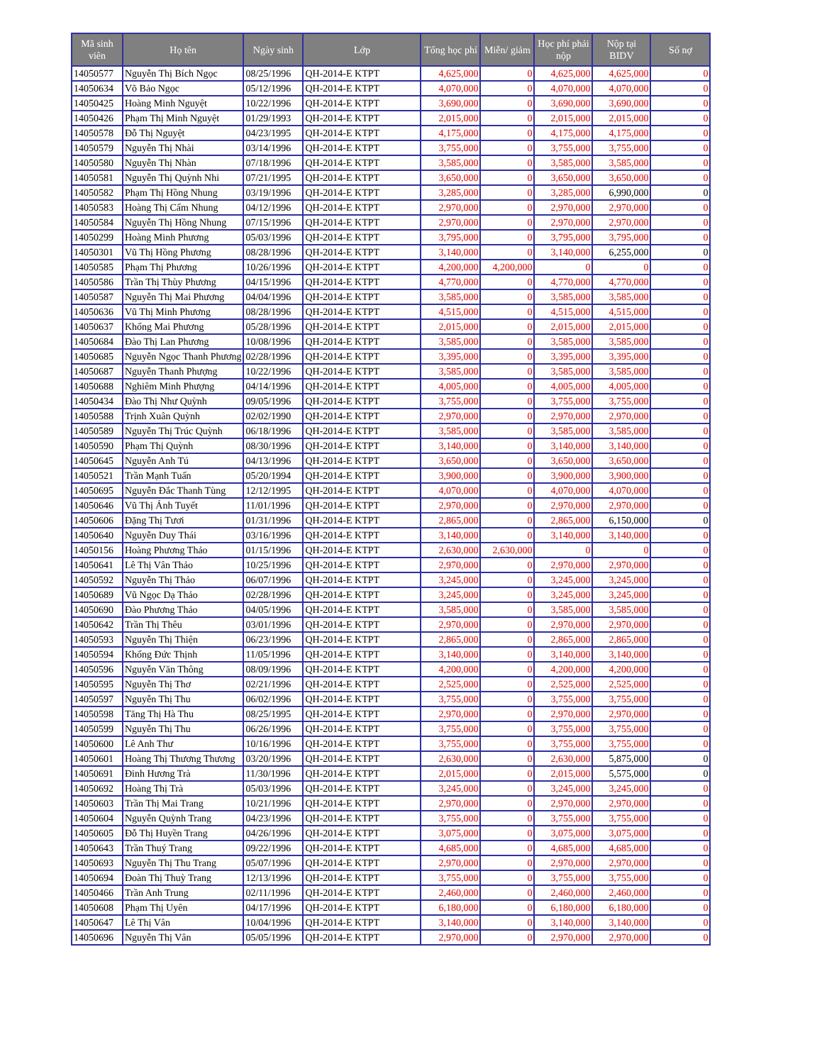| Mã sinh viên | Họ tên | Ngày sinh | Lớp | Tổng học phí | Miễn/ giảm | Học phí phải nộp | Nộp tại BIDV | Số nợ |
| --- | --- | --- | --- | --- | --- | --- | --- | --- |
| 14050577 | Nguyễn Thị Bích Ngọc | 08/25/1996 | QH-2014-E KTPT | 4,625,000 | 0 | 4,625,000 | 4,625,000 | 0 |
| 14050634 | Võ Bảo Ngọc | 05/12/1996 | QH-2014-E KTPT | 4,070,000 | 0 | 4,070,000 | 4,070,000 | 0 |
| 14050425 | Hoàng Minh Nguyệt | 10/22/1996 | QH-2014-E KTPT | 3,690,000 | 0 | 3,690,000 | 3,690,000 | 0 |
| 14050426 | Phạm Thị Minh Nguyệt | 01/29/1993 | QH-2014-E KTPT | 2,015,000 | 0 | 2,015,000 | 2,015,000 | 0 |
| 14050578 | Đỗ Thị Nguyệt | 04/23/1995 | QH-2014-E KTPT | 4,175,000 | 0 | 4,175,000 | 4,175,000 | 0 |
| 14050579 | Nguyễn Thị Nhài | 03/14/1996 | QH-2014-E KTPT | 3,755,000 | 0 | 3,755,000 | 3,755,000 | 0 |
| 14050580 | Nguyễn Thị Nhàn | 07/18/1996 | QH-2014-E KTPT | 3,585,000 | 0 | 3,585,000 | 3,585,000 | 0 |
| 14050581 | Nguyễn Thị Quỳnh Nhi | 07/21/1995 | QH-2014-E KTPT | 3,650,000 | 0 | 3,650,000 | 3,650,000 | 0 |
| 14050582 | Phạm Thị Hồng Nhung | 03/19/1996 | QH-2014-E KTPT | 3,285,000 | 0 | 3,285,000 | 6,990,000 | 0 |
| 14050583 | Hoàng Thị Cẩm Nhung | 04/12/1996 | QH-2014-E KTPT | 2,970,000 | 0 | 2,970,000 | 2,970,000 | 0 |
| 14050584 | Nguyễn Thị Hồng Nhung | 07/15/1996 | QH-2014-E KTPT | 2,970,000 | 0 | 2,970,000 | 2,970,000 | 0 |
| 14050299 | Hoàng Minh Phương | 05/03/1996 | QH-2014-E KTPT | 3,795,000 | 0 | 3,795,000 | 3,795,000 | 0 |
| 14050301 | Vũ Thị Hồng Phương | 08/28/1996 | QH-2014-E KTPT | 3,140,000 | 0 | 3,140,000 | 6,255,000 | 0 |
| 14050585 | Phạm Thị Phương | 10/26/1996 | QH-2014-E KTPT | 4,200,000 | 4,200,000 | 0 | 0 | 0 |
| 14050586 | Trần Thị Thùy Phương | 04/15/1996 | QH-2014-E KTPT | 4,770,000 | 0 | 4,770,000 | 4,770,000 | 0 |
| 14050587 | Nguyễn Thị Mai Phương | 04/04/1996 | QH-2014-E KTPT | 3,585,000 | 0 | 3,585,000 | 3,585,000 | 0 |
| 14050636 | Vũ Thị Minh Phương | 08/28/1996 | QH-2014-E KTPT | 4,515,000 | 0 | 4,515,000 | 4,515,000 | 0 |
| 14050637 | Khổng Mai Phương | 05/28/1996 | QH-2014-E KTPT | 2,015,000 | 0 | 2,015,000 | 2,015,000 | 0 |
| 14050684 | Đào Thị Lan Phương | 10/08/1996 | QH-2014-E KTPT | 3,585,000 | 0 | 3,585,000 | 3,585,000 | 0 |
| 14050685 | Nguyễn Ngọc Thanh Phương | 02/28/1996 | QH-2014-E KTPT | 3,395,000 | 0 | 3,395,000 | 3,395,000 | 0 |
| 14050687 | Nguyễn Thanh Phượng | 10/22/1996 | QH-2014-E KTPT | 3,585,000 | 0 | 3,585,000 | 3,585,000 | 0 |
| 14050688 | Nghiêm Minh Phượng | 04/14/1996 | QH-2014-E KTPT | 4,005,000 | 0 | 4,005,000 | 4,005,000 | 0 |
| 14050434 | Đào Thị Như Quỳnh | 09/05/1996 | QH-2014-E KTPT | 3,755,000 | 0 | 3,755,000 | 3,755,000 | 0 |
| 14050588 | Trịnh Xuân Quỳnh | 02/02/1990 | QH-2014-E KTPT | 2,970,000 | 0 | 2,970,000 | 2,970,000 | 0 |
| 14050589 | Nguyễn Thị Trúc Quỳnh | 06/18/1996 | QH-2014-E KTPT | 3,585,000 | 0 | 3,585,000 | 3,585,000 | 0 |
| 14050590 | Phạm Thị Quỳnh | 08/30/1996 | QH-2014-E KTPT | 3,140,000 | 0 | 3,140,000 | 3,140,000 | 0 |
| 14050645 | Nguyễn Anh Tú | 04/13/1996 | QH-2014-E KTPT | 3,650,000 | 0 | 3,650,000 | 3,650,000 | 0 |
| 14050521 | Trần Mạnh Tuấn | 05/20/1994 | QH-2014-E KTPT | 3,900,000 | 0 | 3,900,000 | 3,900,000 | 0 |
| 14050695 | Nguyễn Đắc Thanh Tùng | 12/12/1995 | QH-2014-E KTPT | 4,070,000 | 0 | 4,070,000 | 4,070,000 | 0 |
| 14050646 | Vũ Thị Ánh Tuyết | 11/01/1996 | QH-2014-E KTPT | 2,970,000 | 0 | 2,970,000 | 2,970,000 | 0 |
| 14050606 | Đặng Thị Tươi | 01/31/1996 | QH-2014-E KTPT | 2,865,000 | 0 | 2,865,000 | 6,150,000 | 0 |
| 14050640 | Nguyễn Duy Thái | 03/16/1996 | QH-2014-E KTPT | 3,140,000 | 0 | 3,140,000 | 3,140,000 | 0 |
| 14050156 | Hoàng Phương Thảo | 01/15/1996 | QH-2014-E KTPT | 2,630,000 | 2,630,000 | 0 | 0 | 0 |
| 14050641 | Lê Thị Vân Thảo | 10/25/1996 | QH-2014-E KTPT | 2,970,000 | 0 | 2,970,000 | 2,970,000 | 0 |
| 14050592 | Nguyễn Thị Thảo | 06/07/1996 | QH-2014-E KTPT | 3,245,000 | 0 | 3,245,000 | 3,245,000 | 0 |
| 14050689 | Vũ Ngọc Dạ Thảo | 02/28/1996 | QH-2014-E KTPT | 3,245,000 | 0 | 3,245,000 | 3,245,000 | 0 |
| 14050690 | Đào Phương Thảo | 04/05/1996 | QH-2014-E KTPT | 3,585,000 | 0 | 3,585,000 | 3,585,000 | 0 |
| 14050642 | Trần Thị Thêu | 03/01/1996 | QH-2014-E KTPT | 2,970,000 | 0 | 2,970,000 | 2,970,000 | 0 |
| 14050593 | Nguyễn Thị Thiện | 06/23/1996 | QH-2014-E KTPT | 2,865,000 | 0 | 2,865,000 | 2,865,000 | 0 |
| 14050594 | Khổng Đức Thịnh | 11/05/1996 | QH-2014-E KTPT | 3,140,000 | 0 | 3,140,000 | 3,140,000 | 0 |
| 14050596 | Nguyễn Văn Thông | 08/09/1996 | QH-2014-E KTPT | 4,200,000 | 0 | 4,200,000 | 4,200,000 | 0 |
| 14050595 | Nguyễn Thị Thơ | 02/21/1996 | QH-2014-E KTPT | 2,525,000 | 0 | 2,525,000 | 2,525,000 | 0 |
| 14050597 | Nguyễn Thị Thu | 06/02/1996 | QH-2014-E KTPT | 3,755,000 | 0 | 3,755,000 | 3,755,000 | 0 |
| 14050598 | Tăng Thị Hà Thu | 08/25/1995 | QH-2014-E KTPT | 2,970,000 | 0 | 2,970,000 | 2,970,000 | 0 |
| 14050599 | Nguyễn Thị Thu | 06/26/1996 | QH-2014-E KTPT | 3,755,000 | 0 | 3,755,000 | 3,755,000 | 0 |
| 14050600 | Lê Anh Thư | 10/16/1996 | QH-2014-E KTPT | 3,755,000 | 0 | 3,755,000 | 3,755,000 | 0 |
| 14050601 | Hoàng Thị Thương Thương | 03/20/1996 | QH-2014-E KTPT | 2,630,000 | 0 | 2,630,000 | 5,875,000 | 0 |
| 14050691 | Đinh Hương Trà | 11/30/1996 | QH-2014-E KTPT | 2,015,000 | 0 | 2,015,000 | 5,575,000 | 0 |
| 14050692 | Hoàng Thị Trà | 05/03/1996 | QH-2014-E KTPT | 3,245,000 | 0 | 3,245,000 | 3,245,000 | 0 |
| 14050603 | Trần Thị Mai Trang | 10/21/1996 | QH-2014-E KTPT | 2,970,000 | 0 | 2,970,000 | 2,970,000 | 0 |
| 14050604 | Nguyễn Quỳnh Trang | 04/23/1996 | QH-2014-E KTPT | 3,755,000 | 0 | 3,755,000 | 3,755,000 | 0 |
| 14050605 | Đỗ Thị Huyền Trang | 04/26/1996 | QH-2014-E KTPT | 3,075,000 | 0 | 3,075,000 | 3,075,000 | 0 |
| 14050643 | Trần Thuý Trang | 09/22/1996 | QH-2014-E KTPT | 4,685,000 | 0 | 4,685,000 | 4,685,000 | 0 |
| 14050693 | Nguyễn Thị Thu Trang | 05/07/1996 | QH-2014-E KTPT | 2,970,000 | 0 | 2,970,000 | 2,970,000 | 0 |
| 14050694 | Đoàn Thị Thuỳ Trang | 12/13/1996 | QH-2014-E KTPT | 3,755,000 | 0 | 3,755,000 | 3,755,000 | 0 |
| 14050466 | Trần Anh Trung | 02/11/1996 | QH-2014-E KTPT | 2,460,000 | 0 | 2,460,000 | 2,460,000 | 0 |
| 14050608 | Phạm Thị Uyên | 04/17/1996 | QH-2014-E KTPT | 6,180,000 | 0 | 6,180,000 | 6,180,000 | 0 |
| 14050647 | Lê Thị Vân | 10/04/1996 | QH-2014-E KTPT | 3,140,000 | 0 | 3,140,000 | 3,140,000 | 0 |
| 14050696 | Nguyễn Thị Vân | 05/05/1996 | QH-2014-E KTPT | 2,970,000 | 0 | 2,970,000 | 2,970,000 | 0 |